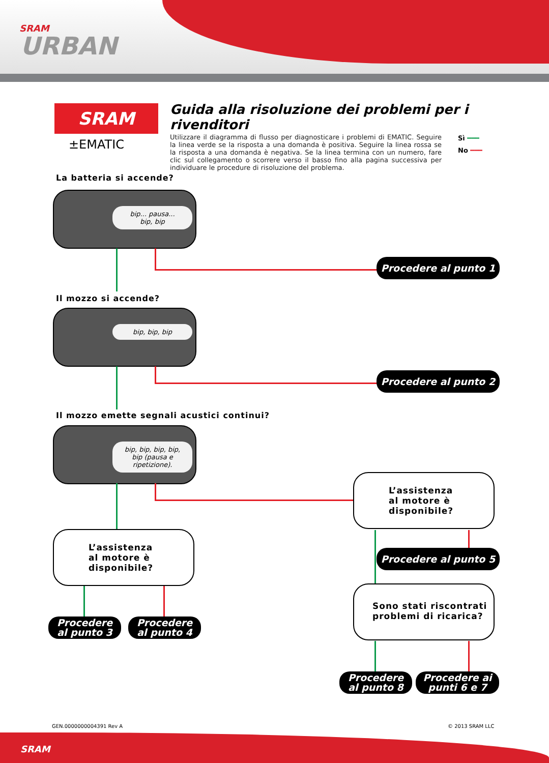SRAM
URBAN
SRAM
±EMATIC
Guida alla risoluzione dei problemi per i rivenditori
Utilizzare il diagramma di flusso per diagnosticare i problemi di EMATIC. Seguire la linea verde se la risposta a una domanda è positiva. Seguire la linea rossa se la risposta a una domanda è negativa. Se la linea termina con un numero, fare clic sul collegamento o scorrere verso il basso fino alla pagina successiva per individuare le procedure di risoluzione del problema.
Sì ━━━
No ━━━
La batteria si accende?
bip... pausa...
bip, bip
Procedere al punto 1
Il mozzo si accende?
bip, bip, bip
Procedere al punto 2
Il mozzo emette segnali acustici continui?
bip, bip, bip, bip,
bip (pausa e
ripetizione).
L’assistenza
al motore è
disponibile?
L’assistenza
al motore è
disponibile?
Procedere
al punto 3
Procedere
al punto 4
Procedere al punto 5
Sono stati riscontrati
problemi di ricarica?
Procedere
al punto 8
Procedere ai
punti 6 e 7
GEN.0000000004391 Rev A © 2013 SRAM LLC
SRAM